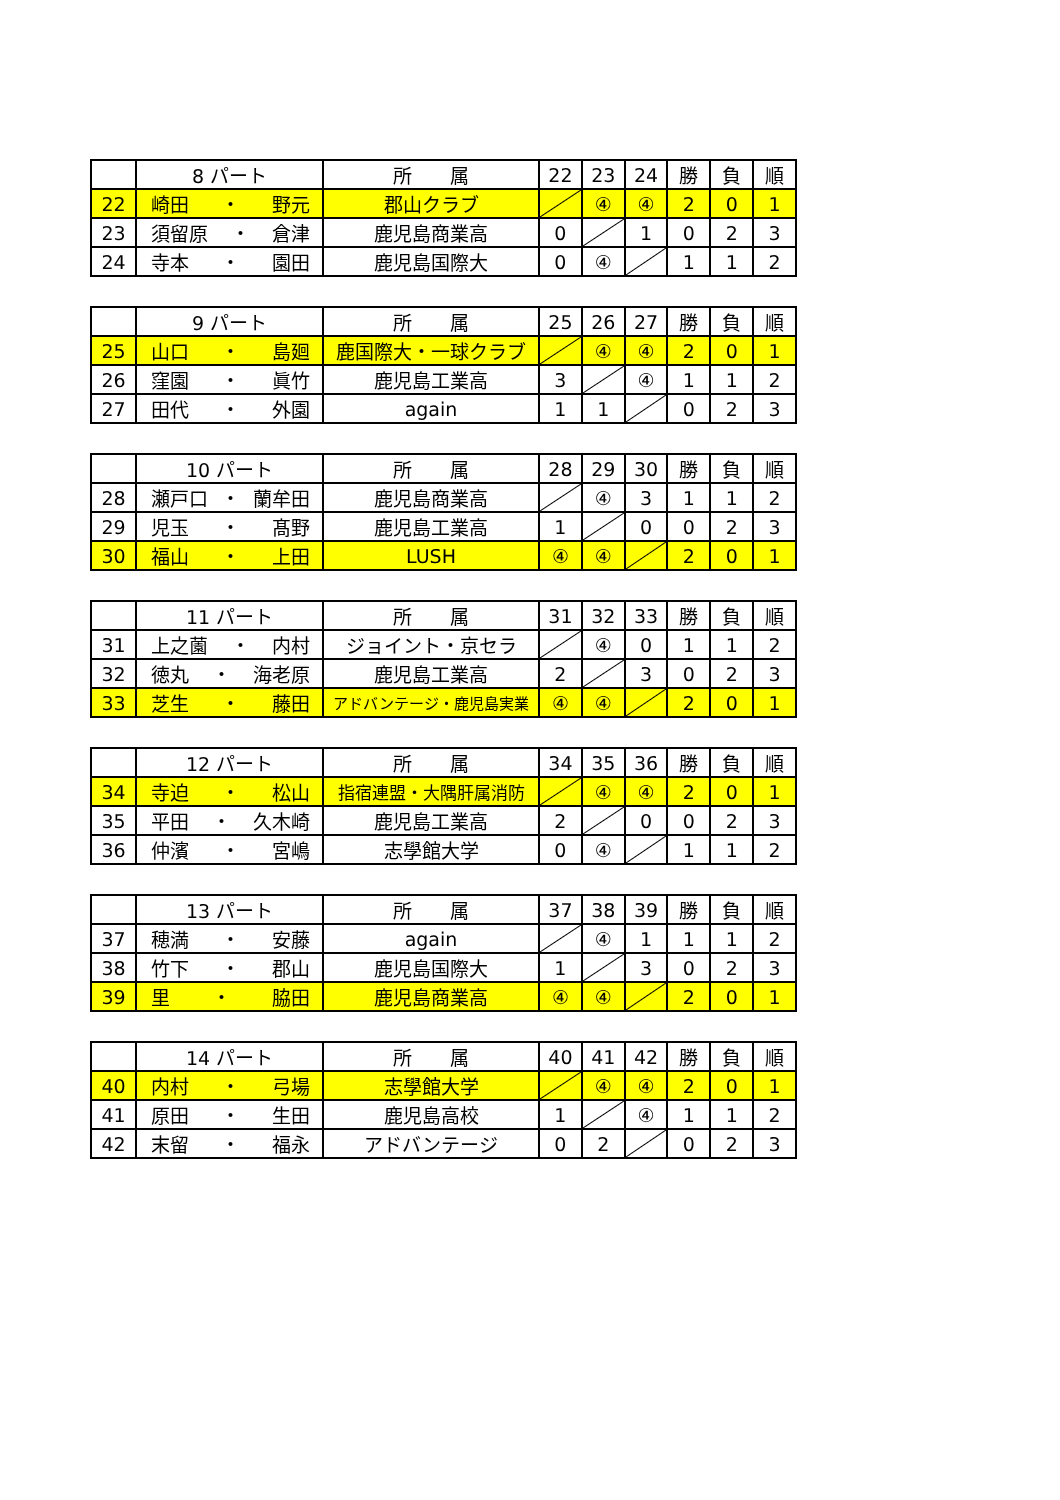| | 8 パート | 所 属 | 22 | 23 | 24 | 勝 | 負 | 順 |
| --- | --- | --- | --- | --- | --- | --- | --- | --- |
| 22 | 崎田 ・ 野元 | 郡山クラブ | | ④ | ④ | 2 | 0 | 1 |
| 23 | 須留原 ・ 倉津 | 鹿児島商業高 | 0 | | 1 | 0 | 2 | 3 |
| 24 | 寺本 ・ 園田 | 鹿児島国際大 | 0 | ④ | | 1 | 1 | 2 |
| | 9 パート | 所 属 | 25 | 26 | 27 | 勝 | 負 | 順 |
| --- | --- | --- | --- | --- | --- | --- | --- | --- |
| 25 | 山口 ・ 島廻 | 鹿国際大・一球クラブ | | ④ | ④ | 2 | 0 | 1 |
| 26 | 窪園 ・ 眞竹 | 鹿児島工業高 | 3 | | ④ | 1 | 1 | 2 |
| 27 | 田代 ・ 外園 | again | 1 | 1 | | 0 | 2 | 3 |
| | 10 パート | 所 属 | 28 | 29 | 30 | 勝 | 負 | 順 |
| --- | --- | --- | --- | --- | --- | --- | --- | --- |
| 28 | 瀬戸口 ・ 蘭牟田 | 鹿児島商業高 | | ④ | 3 | 1 | 1 | 2 |
| 29 | 児玉 ・ 髙野 | 鹿児島工業高 | 1 | | 0 | 0 | 2 | 3 |
| 30 | 福山 ・ 上田 | LUSH | ④ | ④ | | 2 | 0 | 1 |
| | 11 パート | 所 属 | 31 | 32 | 33 | 勝 | 負 | 順 |
| --- | --- | --- | --- | --- | --- | --- | --- | --- |
| 31 | 上之薗 ・ 内村 | ジョイント・京セラ | | ④ | 0 | 1 | 1 | 2 |
| 32 | 徳丸 ・ 海老原 | 鹿児島工業高 | 2 | | 3 | 0 | 2 | 3 |
| 33 | 芝生 ・ 藤田 | アドバンテージ・鹿児島実業 | ④ | ④ | | 2 | 0 | 1 |
| | 12 パート | 所 属 | 34 | 35 | 36 | 勝 | 負 | 順 |
| --- | --- | --- | --- | --- | --- | --- | --- | --- |
| 34 | 寺迫 ・ 松山 | 指宿連盟・大隅肝属消防 | | ④ | ④ | 2 | 0 | 1 |
| 35 | 平田 ・ 久木崎 | 鹿児島工業高 | 2 | | 0 | 0 | 2 | 3 |
| 36 | 仲濱 ・ 宮嶋 | 志學館大学 | 0 | ④ | | 1 | 1 | 2 |
| | 13 パート | 所 属 | 37 | 38 | 39 | 勝 | 負 | 順 |
| --- | --- | --- | --- | --- | --- | --- | --- | --- |
| 37 | 穂満 ・ 安藤 | again | | ④ | 1 | 1 | 1 | 2 |
| 38 | 竹下 ・ 郡山 | 鹿児島国際大 | 1 | | 3 | 0 | 2 | 3 |
| 39 | 里 ・ 脇田 | 鹿児島商業高 | ④ | ④ | | 2 | 0 | 1 |
| | 14 パート | 所 属 | 40 | 41 | 42 | 勝 | 負 | 順 |
| --- | --- | --- | --- | --- | --- | --- | --- | --- |
| 40 | 内村 ・ 弓場 | 志學館大学 | | ④ | ④ | 2 | 0 | 1 |
| 41 | 原田 ・ 生田 | 鹿児島高校 | 1 | | ④ | 1 | 1 | 2 |
| 42 | 末留 ・ 福永 | アドバンテージ | 0 | 2 | | 0 | 2 | 3 |